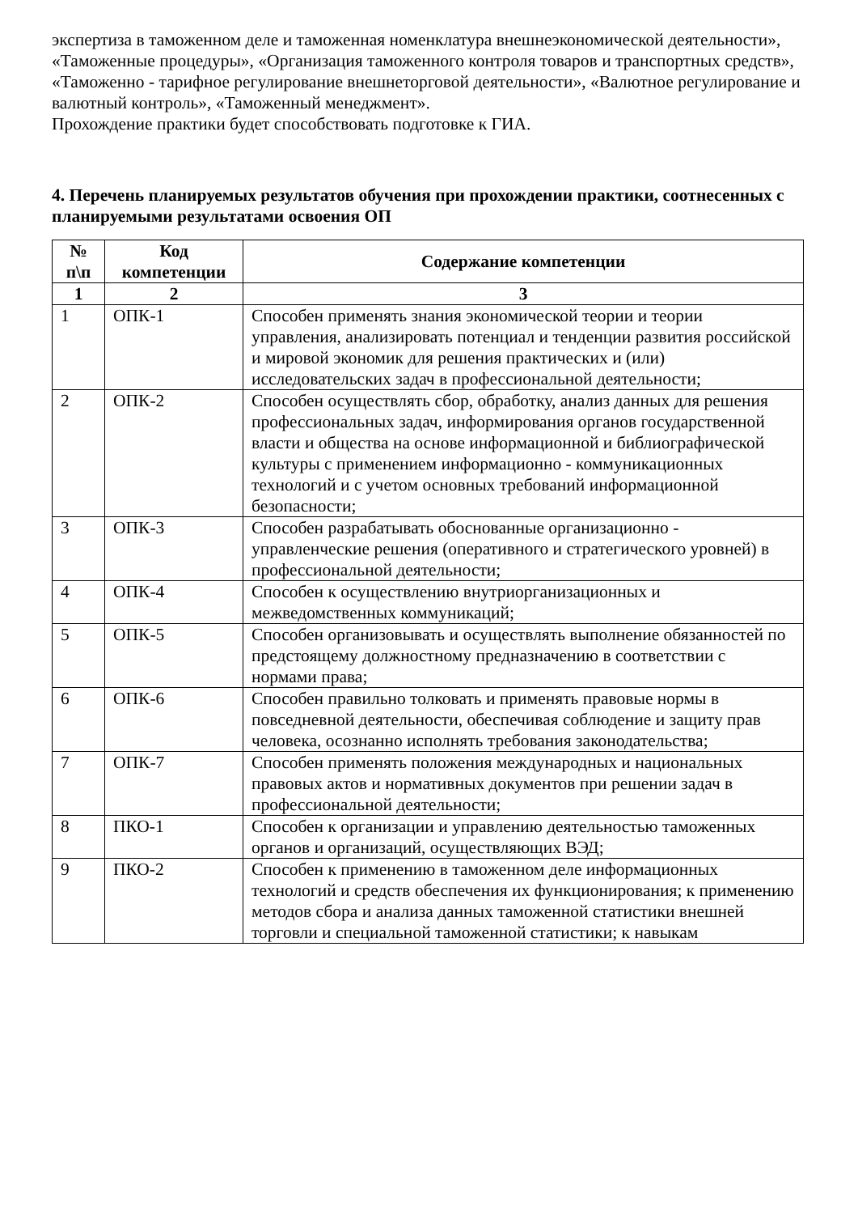экспертиза в таможенном деле и таможенная номенклатура внешнеэкономической деятельности», «Таможенные процедуры», «Организация таможенного контроля товаров и транспортных средств», «Таможенно - тарифное регулирование внешнеторговой деятельности», «Валютное регулирование и валютный контроль», «Таможенный менеджмент».
Прохождение практики будет способствовать подготовке к ГИА.
4. Перечень планируемых результатов обучения при прохождении практики, соотнесенных с планируемыми результатами освоения ОП
| № п\п | Код компетенции | Содержание компетенции |
| --- | --- | --- |
| 1 | 2 | 3 |
| 1 | ОПК-1 | Способен применять знания экономической теории и теории управления, анализировать потенциал и тенденции развития российской и мировой экономик для решения практических и (или) исследовательских задач в профессиональной деятельности; |
| 2 | ОПК-2 | Способен осуществлять сбор, обработку, анализ данных для решения профессиональных задач, информирования органов государственной власти и общества на основе информационной и библиографической культуры с применением информационно - коммуникационных технологий и с учетом основных требований информационной безопасности; |
| 3 | ОПК-3 | Способен разрабатывать обоснованные организационно - управленческие решения (оперативного и стратегического уровней) в профессиональной деятельности; |
| 4 | ОПК-4 | Способен к осуществлению внутриорганизационных и межведомственных коммуникаций; |
| 5 | ОПК-5 | Способен организовывать и осуществлять выполнение обязанностей по предстоящему должностному предназначению в соответствии с нормами права; |
| 6 | ОПК-6 | Способен правильно толковать и применять правовые нормы в повседневной деятельности, обеспечивая соблюдение и защиту прав человека, осознанно исполнять требования законодательства; |
| 7 | ОПК-7 | Способен применять положения международных и национальных правовых актов и нормативных документов при решении задач в профессиональной деятельности; |
| 8 | ПКО-1 | Способен к организации и управлению деятельностью таможенных органов и организаций, осуществляющих ВЭД; |
| 9 | ПКО-2 | Способен к применению в таможенном деле информационных технологий и средств обеспечения их функционирования; к применению методов сбора и анализа данных таможенной статистики внешней торговли и специальной таможенной статистики; к навыкам |